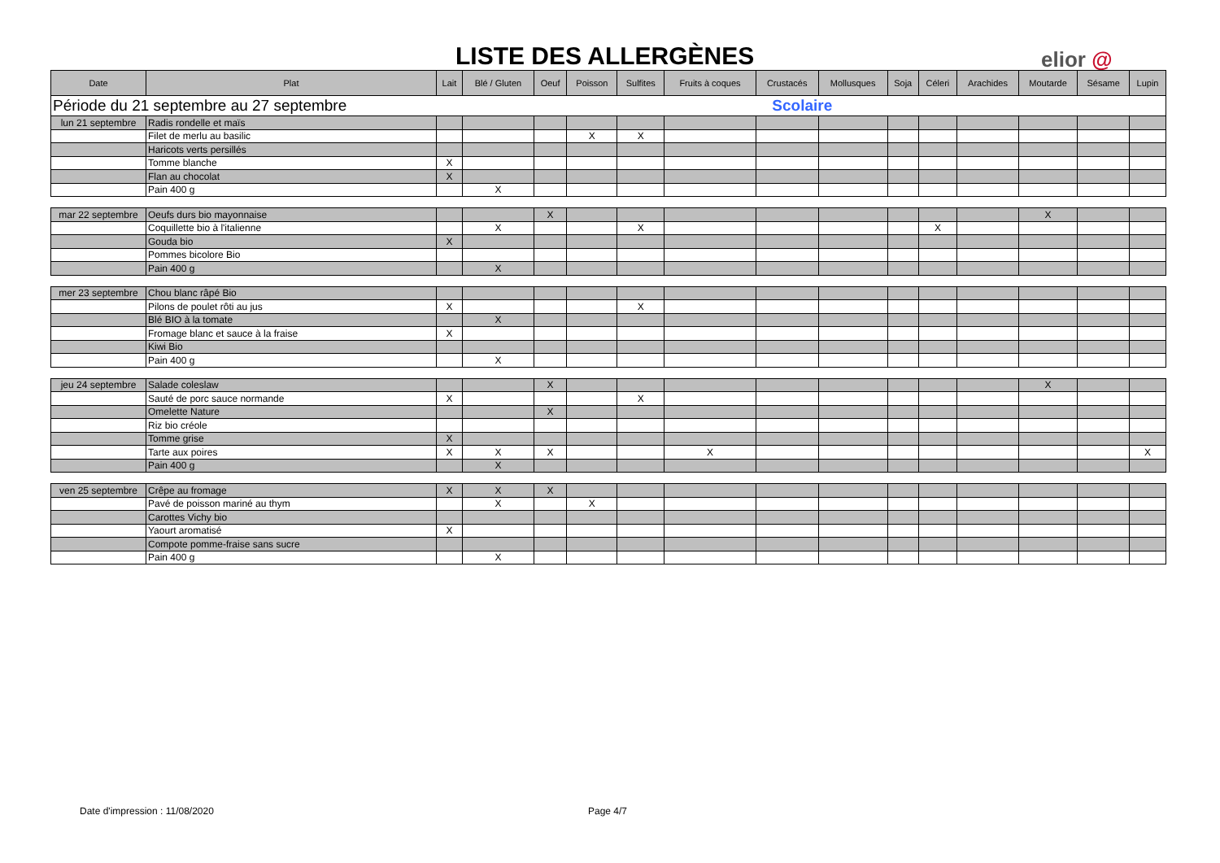LISTE DES ALLERGÈNES elior @
| Date | Plat | Lait | Blé / Gluten | Oeuf | Poisson | Sulfites | Fruits à coques | Crustacés | Mollusques | Soja | Céleri | Arachides | Moutarde | Sésame | Lupin |
| --- | --- | --- | --- | --- | --- | --- | --- | --- | --- | --- | --- | --- | --- | --- | --- |
| Période du 21 septembre au 27 septembre | | | | | | | | Scolaire | | | | | | | |
| lun 21 septembre | Radis rondelle et maïs | | | | | | | | | | | | | | |
| | Filet de merlu au basilic | | | | X | X | | | | | | | | | |
| | Haricots verts persillés | | | | | | | | | | | | | | |
| | Tomme blanche | X | | | | | | | | | | | | | |
| | Flan au chocolat | X | | | | | | | | | | | | | |
| | Pain 400 g | | X | | | | | | | | | | | | |
| mar 22 septembre | Oeufs durs bio mayonnaise | | | X | | | | | | | | | X | | |
| | Coquillette bio à l'italienne | | X | | | X | | | | | X | | | | |
| | Gouda bio | X | | | | | | | | | | | | | |
| | Pommes bicolore Bio | | | | | | | | | | | | | | |
| | Pain 400 g | | X | | | | | | | | | | | | |
| mer 23 septembre | Chou blanc râpé Bio | | | | | | | | | | | | | | |
| | Pilons de poulet rôti au jus | X | | | | X | | | | | | | | | |
| | Blé BIO à la tomate | | X | | | | | | | | | | | | |
| | Fromage blanc et sauce à la fraise | X | | | | | | | | | | | | | |
| | Kiwi Bio | | | | | | | | | | | | | | |
| | Pain 400 g | | X | | | | | | | | | | | | |
| jeu 24 septembre | Salade coleslaw | | | X | | | | | | | | | X | | |
| | Sauté de porc sauce normande | X | | | | X | | | | | | | | | |
| | Omelette Nature | | | X | | | | | | | | | | | |
| | Riz bio créole | | | | | | | | | | | | | | |
| | Tomme grise | X | | | | | | | | | | | | | |
| | Tarte aux poires | X | X | X | | | X | | | | | | | | X |
| | Pain 400 g | | X | | | | | | | | | | | | |
| ven 25 septembre | Crêpe au fromage | X | X | X | | | | | | | | | | | |
| | Pavé de poisson mariné au thym | | X | | X | | | | | | | | | | |
| | Carottes Vichy bio | | | | | | | | | | | | | | |
| | Yaourt aromatisé | X | | | | | | | | | | | | | |
| | Compote pomme-fraise sans sucre | | | | | | | | | | | | | | |
| | Pain 400 g | | X | | | | | | | | | | | | |
Date d'impression : 11/08/2020 Page 4/7